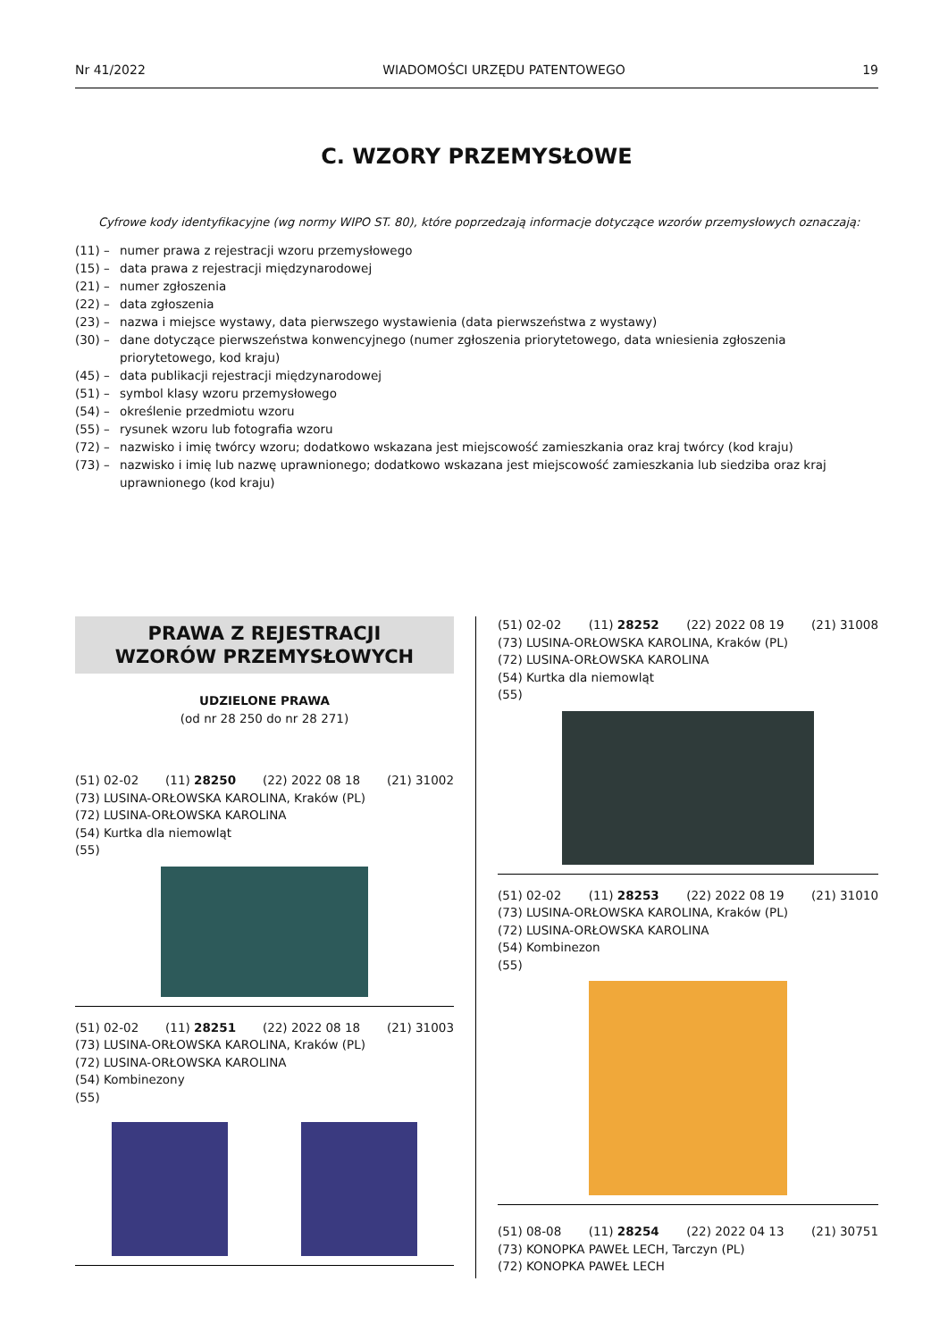Nr 41/2022 WIADOMOŚCI URZĘDU PATENTOWEGO 19
C. WZORY PRZEMYSŁOWE
Cyfrowe kody identyfikacyjne (wg normy WIPO ST. 80), które poprzedzają informacje dotyczące wzorów przemysłowych oznaczają:
(11) – numer prawa z rejestracji wzoru przemysłowego
(15) – data prawa z rejestracji międzynarodowej
(21) – numer zgłoszenia
(22) – data zgłoszenia
(23) – nazwa i miejsce wystawy, data pierwszego wystawienia (data pierwszeństwa z wystawy)
(30) – dane dotyczące pierwszeństwa konwencyjnego (numer zgłoszenia priorytetowego, data wniesienia zgłoszenia priorytetowego, kod kraju)
(45) – data publikacji rejestracji międzynarodowej
(51) – symbol klasy wzoru przemysłowego
(54) – określenie przedmiotu wzoru
(55) – rysunek wzoru lub fotografia wzoru
(72) – nazwisko i imię twórcy wzoru; dodatkowo wskazana jest miejscowość zamieszkania oraz kraj twórcy (kod kraju)
(73) – nazwisko i imię lub nazwę uprawnionego; dodatkowo wskazana jest miejscowość zamieszkania lub siedziba oraz kraj uprawnionego (kod kraju)
PRAWA Z REJESTRACJI
WZORÓW PRZEMYSŁOWYCH
UDZIELONE PRAWA
(od nr 28 250 do nr 28 271)
(51) 02-02 (11) 28250 (22) 2022 08 18 (21) 31002
(73) LUSINA-ORŁOWSKA KAROLINA, Kraków (PL)
(72) LUSINA-ORŁOWSKA KAROLINA
(54) Kurtka dla niemowląt
(55)
(51) 02-02 (11) 28251 (22) 2022 08 18 (21) 31003
(73) LUSINA-ORŁOWSKA KAROLINA, Kraków (PL)
(72) LUSINA-ORŁOWSKA KAROLINA
(54) Kombinezony
(55)
(51) 02-02 (11) 28252 (22) 2022 08 19 (21) 31008
(73) LUSINA-ORŁOWSKA KAROLINA, Kraków (PL)
(72) LUSINA-ORŁOWSKA KAROLINA
(54) Kurtka dla niemowląt
(55)
(51) 02-02 (11) 28253 (22) 2022 08 19 (21) 31010
(73) LUSINA-ORŁOWSKA KAROLINA, Kraków (PL)
(72) LUSINA-ORŁOWSKA KAROLINA
(54) Kombinezon
(55)
(51) 08-08 (11) 28254 (22) 2022 04 13 (21) 30751
(73) KONOPKA PAWEŁ LECH, Tarczyn (PL)
(72) KONOPKA PAWEŁ LECH